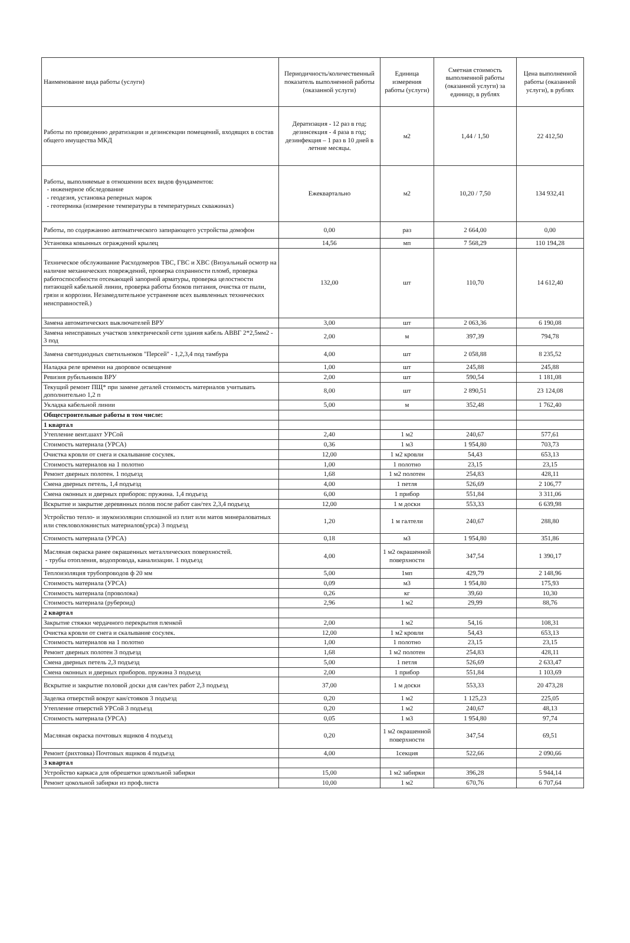| Наименование вида работы (услуги) | Периодичность/количественный показатель выполненной работы (оказанной услуги) | Единица измерения работы (услуги) | Сметная стоимость выполненной работы (оказанной услуги) за единицу, в рублях | Цена выполненной работы (оказанной услуги), в рублях |
| --- | --- | --- | --- | --- |
| Работы по проведению дератизации и дезинсекции помещений, входящих в состав общего имущества МКД | Дератизация - 12 раз в год; дезинсекция - 4 раза в год; дезинфекция – 1 раз в 10 дней в летние месяцы. | м2 | 1,44 / 1,50 | 22 412,50 |
| Работы, выполняемые в отношении всех видов фундаментов: - инженерное обследование - геодезия, установка реперных марок - геотермика (измерение температуры в температурных скважинах) | Ежеквартально | м2 | 10,20 / 7,50 | 134 932,41 |
| Работы, по содержанию автоматического запирающего устройства домофон | 0,00 | раз | 2 664,00 | 0,00 |
| Установка ковынных ограждений крылец | 14,56 | мп | 7 568,29 | 110 194,28 |
| Техническое обслуживание Расходомеров ТВС, ГВС и ХВС (Визуальный осмотр на наличие механических повреждений, проверка сохранности пломб, проверка работоспособности отсекающей запорной арматуры, проверка целостности питающей кабельной линии, проверка работы блоков питания, очистка от пыли, грязи и коррозии. Незамедлительное устранение всех выявленных технических неисправностей.) | 132,00 | шт | 110,70 | 14 612,40 |
| Замена автоматических выключателей ВРУ | 3,00 | шт | 2 063,36 | 6 190,08 |
| Замена неисправных участков электрической сети здания кабель АВВГ 2*2,5мм2 - 3 под | 2,00 | м | 397,39 | 794,78 |
| Замена светодиодных светильнοков "Персей" - 1,2,3,4 под тамбура | 4,00 | шт | 2 058,88 | 8 235,52 |
| Наладка реле времени на дворовое освещение | 1,00 | шт | 245,88 | 245,88 |
| Ревизия рубильников ВРУ | 2,00 | шт | 590,54 | 1 181,08 |
| Текущий ремонт ПЩ* при замене деталей стоимость материалов учитывать дополнительно 1,2 п | 8,00 | шт | 2 890,51 | 23 124,08 |
| Укладка кабельной линии | 5,00 | м | 352,48 | 1 762,40 |
| Общестроительные работы в том числе: | | | | |
| 1 квартал | | | | |
| Утепление вент.шахт УРСой | 2,40 | 1 м2 | 240,67 | 577,61 |
| Стоимость материала (УРСА) | 0,36 | 1 м3 | 1 954,80 | 703,73 |
| Очистка кровли от снега и скалывание сосулек. | 12,00 | 1 м2 кровли | 54,43 | 653,13 |
| Стоимость материалов на 1 полотно | 1,00 | 1 полотно | 23,15 | 23,15 |
| Ремонт дверных полотен. 1 подъезд | 1,68 | 1 м2 полотен | 254,83 | 428,11 |
| Смена дверных петель, 1,4 подъезд | 4,00 | 1 петля | 526,69 | 2 106,77 |
| Смена оконных и дверных приборов: пружина. 1,4 подъезд | 6,00 | 1 прибор | 551,84 | 3 311,06 |
| Вскрытие и закрытие деревянных полов после работ сан/тех 2,3,4 подъезд | 12,00 | 1 м доски | 553,33 | 6 639,98 |
| Устройство тепло- и звукоизоляции сплошной из плит или матов минераловатных или стекловолокнистых материалов(урса) 3 подъезд | 1,20 | 1 м галтели | 240,67 | 288,80 |
| Стоимость материала (УРСА) | 0,18 | м3 | 1 954,80 | 351,86 |
| Масляная окраска ранее окрашенных металлических поверхностей. - трубы отопления, водопровода, канализации. 1 подъезд | 4,00 | 1 м2 окрашенной поверхности | 347,54 | 1 390,17 |
| Теплоизоляция трубопроводов ф 20 мм | 5,00 | 1мп | 429,79 | 2 148,96 |
| Стоимость материала (УРСА) | 0,09 | м3 | 1 954,80 | 175,93 |
| Стоимость материала (проволока) | 0,26 | кг | 39,60 | 10,30 |
| Стоимость материала (рубероид) | 2,96 | 1 м2 | 29,99 | 88,76 |
| 2 квартал | | | | |
| Закрытие стяжки чердачного перекрытия пленкой | 2,00 | 1 м2 | 54,16 | 108,31 |
| Очистка кровли от снега и скалывание сосулек. | 12,00 | 1 м2 кровли | 54,43 | 653,13 |
| Стоимость материалов на 1 полотно | 1,00 | 1 полотно | 23,15 | 23,15 |
| Ремонт дверных полотен 3 подъезд | 1,68 | 1 м2 полотен | 254,83 | 428,11 |
| Смена дверных петель 2,3 подъезд | 5,00 | 1 петля | 526,69 | 2 633,47 |
| Смена оконных и дверных приборов. пружина 3 подъезд | 2,00 | 1 прибор | 551,84 | 1 103,69 |
| Вскрытие и закрытие половой доски для сан/тех работ 2,3 подъезд | 37,00 | 1 м доски | 553,33 | 20 473,28 |
| Заделка отверстий вокруг кан/стояков 3 подъезд | 0,20 | 1 м2 | 1 125,23 | 225,05 |
| Утепление отверстий УРСой 3 подъезд | 0,20 | 1 м2 | 240,67 | 48,13 |
| Стоимость материала (УРСА) | 0,05 | 1 м3 | 1 954,80 | 97,74 |
| Масляная окраска почтовых ящиков 4 подъезд | 0,20 | 1 м2 окрашенной поверхности | 347,54 | 69,51 |
| Ремонт (рихтовка) Почтовых ящиков 4 подъезд | 4,00 | 1секция | 522,66 | 2 090,66 |
| 3 квартал | | | | |
| Устройство каркаса для обрешетки цокольной забирки | 15,00 | 1 м2 забирки | 396,28 | 5 944,14 |
| Ремонт цокольной забирки из проф.листа | 10,00 | 1 м2 | 670,76 | 6 707,64 |